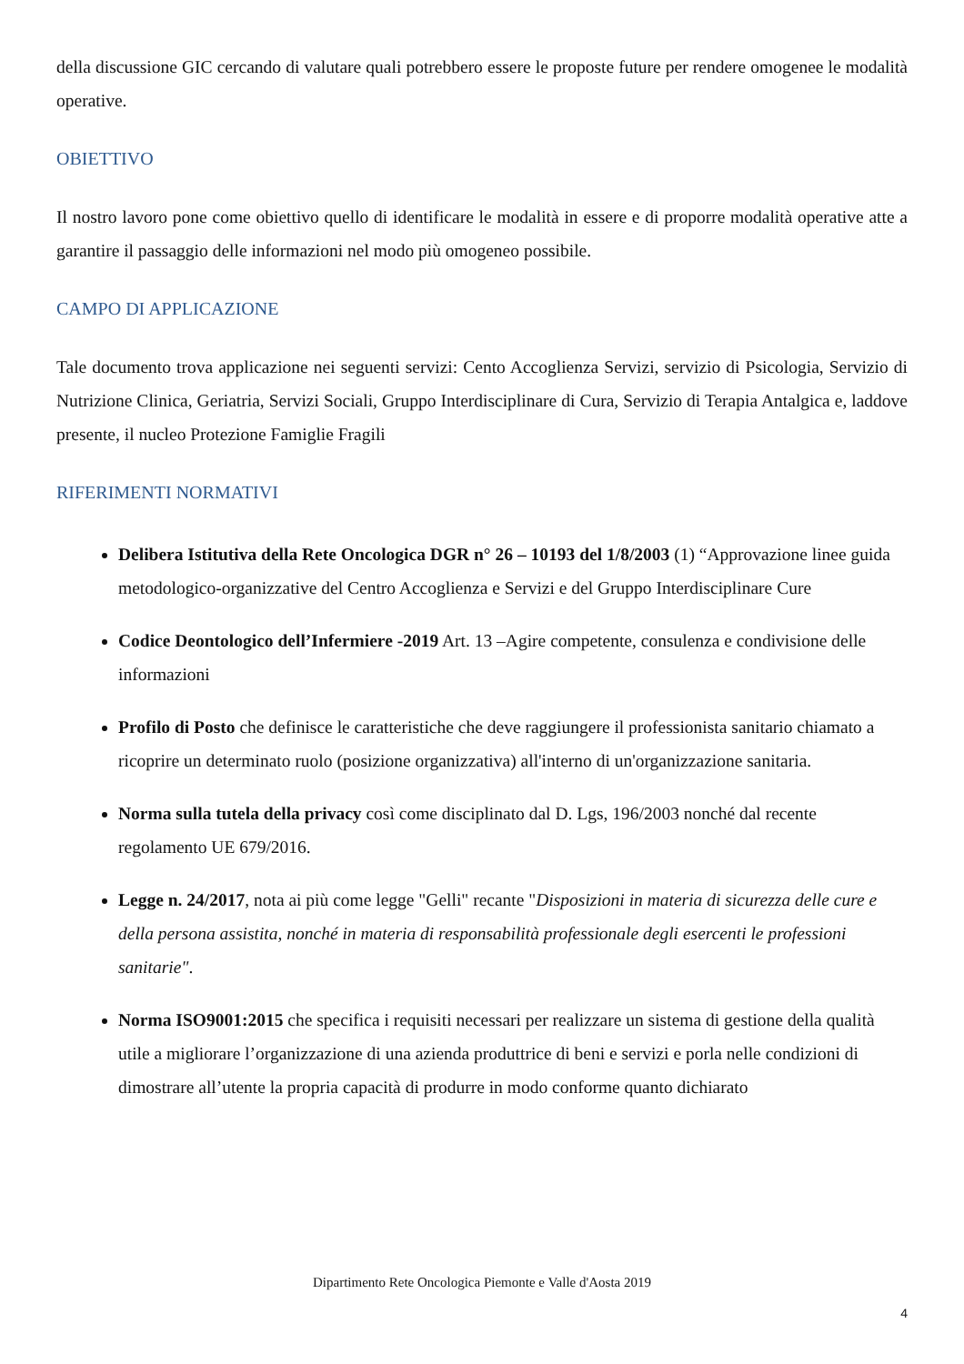della discussione GIC cercando di valutare quali potrebbero essere le proposte future per rendere omogenee le modalità operative.
OBIETTIVO
Il nostro lavoro pone come obiettivo quello di identificare le modalità in essere e di proporre modalità operative atte a garantire il passaggio delle informazioni nel modo più omogeneo possibile.
CAMPO DI APPLICAZIONE
Tale documento trova applicazione nei seguenti servizi: Cento Accoglienza Servizi, servizio di Psicologia, Servizio di Nutrizione Clinica, Geriatria, Servizi Sociali, Gruppo Interdisciplinare di Cura, Servizio di Terapia Antalgica e, laddove presente, il nucleo Protezione Famiglie Fragili
RIFERIMENTI NORMATIVI
Delibera Istitutiva della Rete Oncologica DGR n° 26 – 10193 del 1/8/2003 (1) “Approvazione linee guida metodologico-organizzative del Centro Accoglienza e Servizi e del Gruppo Interdisciplinare Cure
Codice Deontologico dell’Infermiere -2019 Art. 13 –Agire competente, consulenza e condivisione delle informazioni
Profilo di Posto che definisce le caratteristiche che deve raggiungere il professionista sanitario chiamato a ricoprire un determinato ruolo (posizione organizzativa) all'interno di un'organizzazione sanitaria.
Norma sulla tutela della privacy così come disciplinato dal D. Lgs, 196/2003 nonché dal recente regolamento UE 679/2016.
Legge n. 24/2017, nota ai più come legge "Gelli" recante "Disposizioni in materia di sicurezza delle cure e della persona assistita, nonché in materia di responsabilità professionale degli esercenti le professioni sanitarie".
Norma ISO9001:2015 che specifica i requisiti necessari per realizzare un sistema di gestione della qualità utile a migliorare l’organizzazione di una azienda produttrice di beni e servizi e porla nelle condizioni di dimostrare all’utente la propria capacità di produrre in modo conforme quanto dichiarato
Dipartimento Rete Oncologica Piemonte e Valle d'Aosta 2019
4